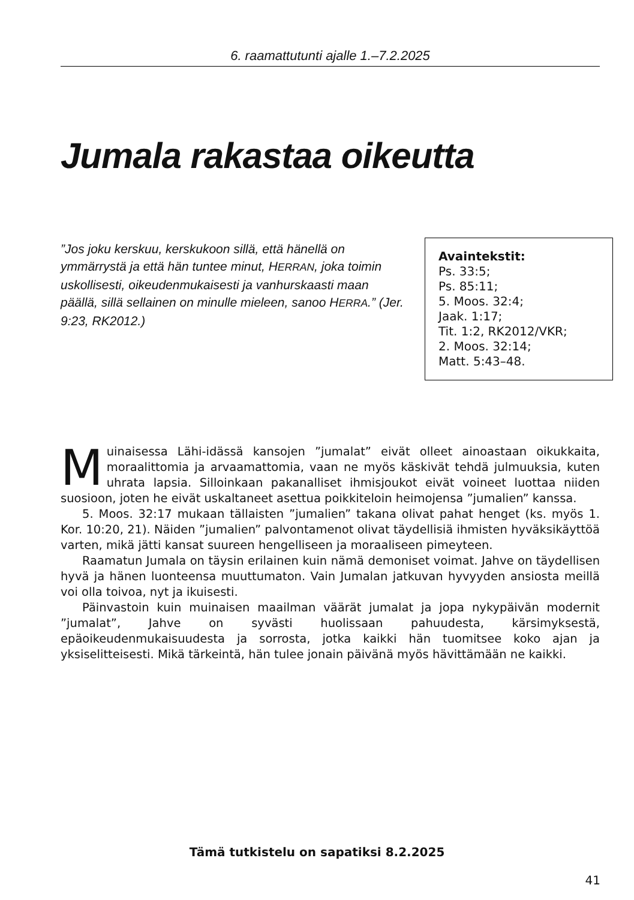6. raamattutunti ajalle 1.–7.2.2025
Jumala rakastaa oikeutta
”Jos joku kerskuu, kerskukoon sillä, että hänellä on ymmärrystä ja että hän tuntee minut, HERRAN, joka toimin uskollisesti, oikeudenmukaisesti ja vanhurskaasti maan päällä, sillä sellainen on minulle mieleen, sanoo HERRA.” (Jer. 9:23, RK2012.)
Avaintekstit:
Ps. 33:5;
Ps. 85:11;
5. Moos. 32:4;
Jaak. 1:17;
Tit. 1:2, RK2012/VKR;
2. Moos. 32:14;
Matt. 5:43–48.
Muinaisessa Lähi-idässä kansojen ”jumalat” eivät olleet ainoastaan oikukkaita, moraalittomia ja arvaamattomia, vaan ne myös käskivät tehdä julmuuksia, kuten uhrata lapsia. Silloinkaan pakanalliset ihmisjoukot eivät voineet luottaa niiden suosioon, joten he eivät uskaltaneet asettua poikkiteloin heimojensa ”jumalien” kanssa.
5. Moos. 32:17 mukaan tällaisten ”jumalien” takana olivat pahat henget (ks. myös 1. Kor. 10:20, 21). Näiden ”jumalien” palvontamenot olivat täydellisiä ihmisten hyväksikäyttöä varten, mikä jätti kansat suureen hengelliseen ja moraaliseen pimeyteen.
Raamatun Jumala on täysin erilainen kuin nämä demoniset voimat. Jahve on täydellisen hyvä ja hänen luonteensa muuttumaton. Vain Jumalan jatkuvan hyvyyden ansiosta meillä voi olla toivoa, nyt ja ikuisesti.
Päinvastoin kuin muinaisen maailman väärät jumalat ja jopa nykypäivän modernit ”jumalat”, Jahve on syvästi huolissaan pahuudesta, kärsimyksestä, epäoikeudenmukaisuudesta ja sorrosta, jotka kaikki hän tuomitsee koko ajan ja yksiselitteisesti. Mikä tärkeintä, hän tulee jonain päivänä myös hävittämään ne kaikki.
Tämä tutkistelu on sapatiksi 8.2.2025
41